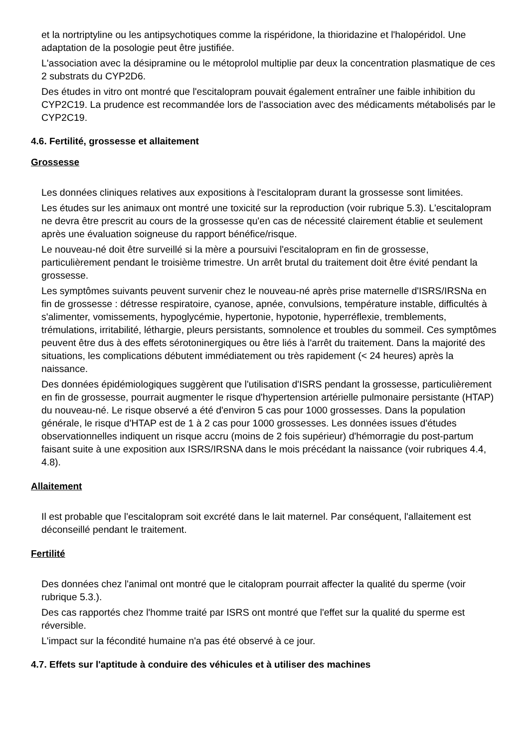et la nortriptyline ou les antipsychotiques comme la rispéridone, la thioridazine et l'halopéridol. Une adaptation de la posologie peut être justifiée.
L'association avec la désipramine ou le métoprolol multiplie par deux la concentration plasmatique de ces 2 substrats du CYP2D6.
Des études in vitro ont montré que l'escitalopram pouvait également entraîner une faible inhibition du CYP2C19. La prudence est recommandée lors de l'association avec des médicaments métabolisés par le CYP2C19.
4.6. Fertilité, grossesse et allaitement
Grossesse
Les données cliniques relatives aux expositions à l'escitalopram durant la grossesse sont limitées.
Les études sur les animaux ont montré une toxicité sur la reproduction (voir rubrique 5.3). L'escitalopram ne devra être prescrit au cours de la grossesse qu'en cas de nécessité clairement établie et seulement après une évaluation soigneuse du rapport bénéfice/risque.
Le nouveau-né doit être surveillé si la mère a poursuivi l'escitalopram en fin de grossesse, particulièrement pendant le troisième trimestre. Un arrêt brutal du traitement doit être évité pendant la grossesse.
Les symptômes suivants peuvent survenir chez le nouveau-né après prise maternelle d'ISRS/IRSNa en fin de grossesse : détresse respiratoire, cyanose, apnée, convulsions, température instable, difficultés à s'alimenter, vomissements, hypoglycémie, hypertonie, hypotonie, hyperréflexie, tremblements, trémulations, irritabilité, léthargie, pleurs persistants, somnolence et troubles du sommeil. Ces symptômes peuvent être dus à des effets sérotoninergiques ou être liés à l'arrêt du traitement. Dans la majorité des situations, les complications débutent immédiatement ou très rapidement (< 24 heures) après la naissance.
Des données épidémiologiques suggèrent que l'utilisation d'ISRS pendant la grossesse, particulièrement en fin de grossesse, pourrait augmenter le risque d'hypertension artérielle pulmonaire persistante (HTAP) du nouveau-né. Le risque observé a été d'environ 5 cas pour 1000 grossesses. Dans la population générale, le risque d'HTAP est de 1 à 2 cas pour 1000 grossesses. Les données issues d'études observationnelles indiquent un risque accru (moins de 2 fois supérieur) d'hémorragie du post-partum faisant suite à une exposition aux ISRS/IRSNA dans le mois précédant la naissance (voir rubriques 4.4, 4.8).
Allaitement
Il est probable que l'escitalopram soit excrété dans le lait maternel. Par conséquent, l'allaitement est déconseillé pendant le traitement.
Fertilité
Des données chez l'animal ont montré que le citalopram pourrait affecter la qualité du sperme (voir rubrique 5.3.).
Des cas rapportés chez l'homme traité par ISRS ont montré que l'effet sur la qualité du sperme est réversible.
L'impact sur la fécondité humaine n'a pas été observé à ce jour.
4.7. Effets sur l'aptitude à conduire des véhicules et à utiliser des machines